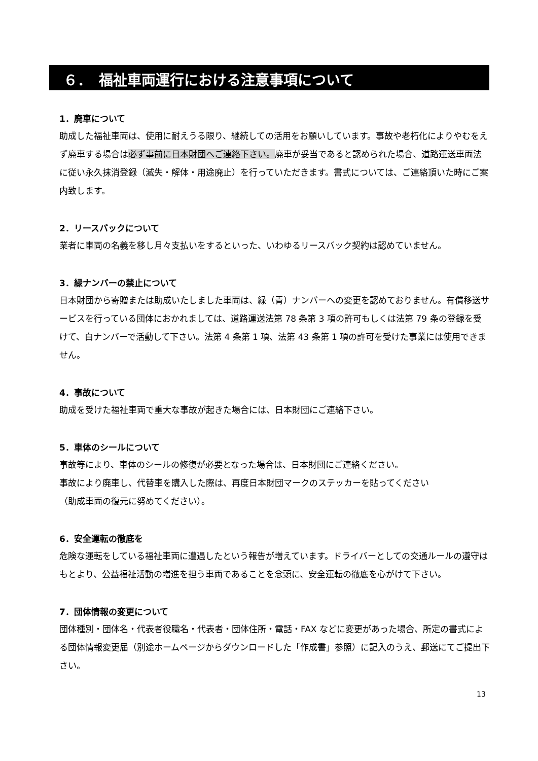６．　福祉車両運行における注意事項について
1．廃車について
助成した福祉車両は、使用に耐えうる限り、継続しての活用をお願いしています。事故や老朽化によりやむをえず廃車する場合は必ず事前に日本財団へご連絡下さい。廃車が妥当であると認められた場合、道路運送車両法に従い永久抹消登録（滅失・解体・用途廃止）を行っていただきます。書式については、ご連絡頂いた時にご案内致します。
2．リースバックについて
業者に車両の名義を移し月々支払いをするといった、いわゆるリースバック契約は認めていません。
3．緑ナンバーの禁止について
日本財団から寄贈または助成いたしました車両は、緑（青）ナンバーへの変更を認めておりません。有償移送サービスを行っている団体におかれましては、道路運送法第 78 条第 3 項の許可もしくは法第 79 条の登録を受けて、白ナンバーで活動して下さい。法第 4 条第 1 項、法第 43 条第 1 項の許可を受けた事業には使用できません。
4．事故について
助成を受けた福祉車両で重大な事故が起きた場合には、日本財団にご連絡下さい。
5．車体のシールについて
事故等により、車体のシールの修復が必要となった場合は、日本財団にご連絡ください。
事故により廃車し、代替車を購入した際は、再度日本財団マークのステッカーを貼ってください
（助成車両の復元に努めてください）。
6．安全運転の徹底を
危険な運転をしている福祉車両に遭遇したという報告が増えています。ドライバーとしての交通ルールの遵守はもとより、公益福祉活動の増進を担う車両であることを念頭に、安全運転の徹底を心がけて下さい。
7．団体情報の変更について
団体種別・団体名・代表者役職名・代表者・団体住所・電話・FAX などに変更があった場合、所定の書式による団体情報変更届（別途ホームページからダウンロードした「作成書」参照）に記入のうえ、郵送にてご提出下さい。
13